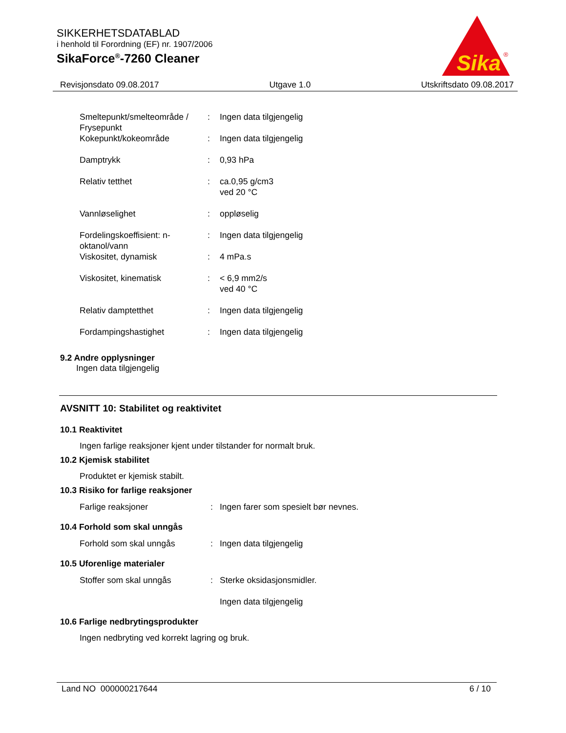SIKKERHETSDATABLAD
i henhold til Forordning (EF) nr. 1907/2006
SikaForce<sup>®</sup>-7260 Cleaner
Sika
®
Revisjonsdato 09.08.2017 Utgave 1.0 Utskriftsdato 09.08.2017
Smeltepunkt/smelteområde / Frysepunkt
: Ingen data tilgjengelig
Kokepunkt/kokeområde : Ingen data tilgjengelig
Damptrykk : 0,93 hPa
Relativ tetthet : ca.0,95 g/cm3
ved 20 °C
Vannløselighet : oppløselig
Fordelingskoeffisient: n-oktanol/vann
: Ingen data tilgjengelig
Viskositet, dynamisk : 4 mPa.s
Viskositet, kinematisk : < 6,9 mm2/s
ved 40 °C
Relativ damptetthet : Ingen data tilgjengelig
Fordampingshastighet : Ingen data tilgjengelig
9.2 Andre opplysninger
Ingen data tilgjengelig
AVSNITT 10: Stabilitet og reaktivitet
10.1 Reaktivitet
Ingen farlige reaksjoner kjent under tilstander for normalt bruk.
10.2 Kjemisk stabilitet
Produktet er kjemisk stabilt.
10.3 Risiko for farlige reaksjoner
Farlige reaksjoner : Ingen farer som spesielt bør nevnes.
10.4 Forhold som skal unngås
Forhold som skal unngås : Ingen data tilgjengelig
10.5 Uforenlige materialer
Stoffer som skal unngås : Sterke oksidasjonsmidler.
Ingen data tilgjengelig
10.6 Farlige nedbrytingsprodukter
Ingen nedbryting ved korrekt lagring og bruk.
Land NO 000000217644 6 / 10